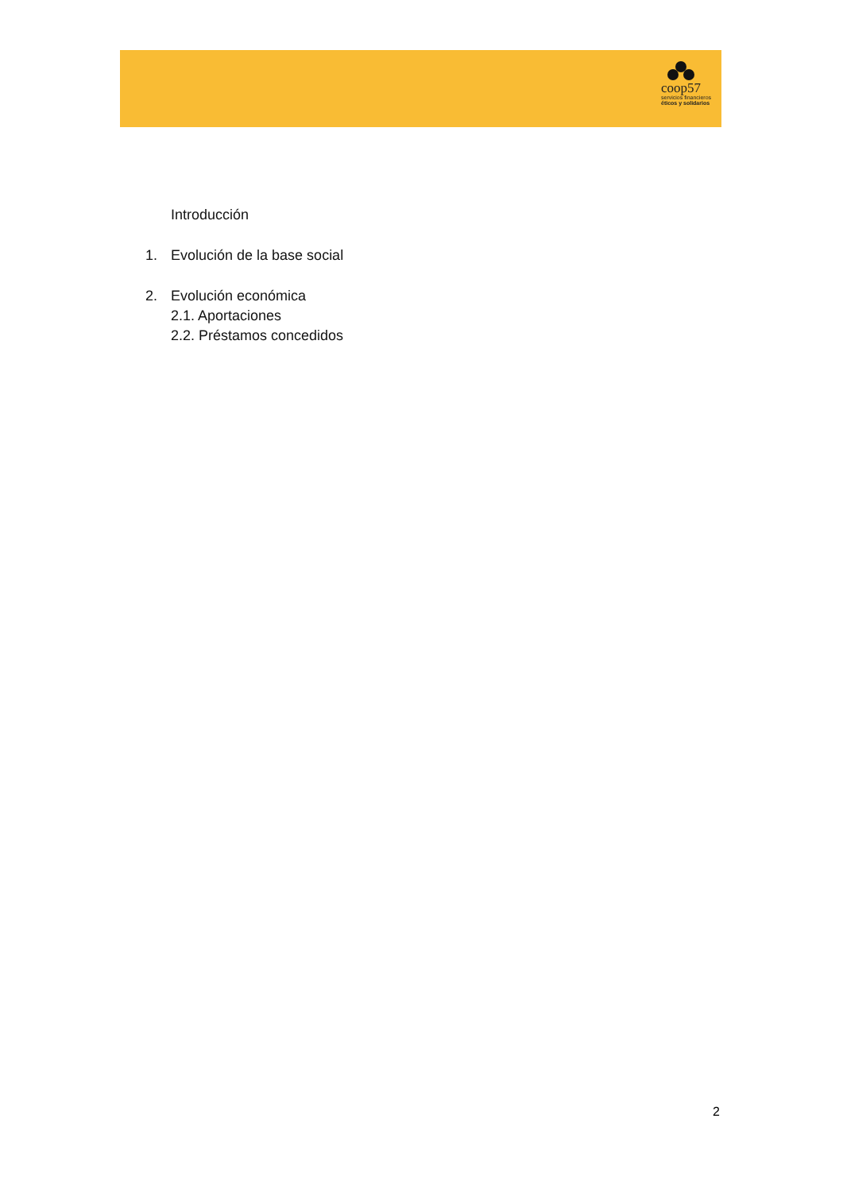coop57
servicios financieros
éticos y solidarios
Introducción
1. Evolución de la base social
2. Evolución económica
2.1. Aportaciones
2.2. Préstamos concedidos
2